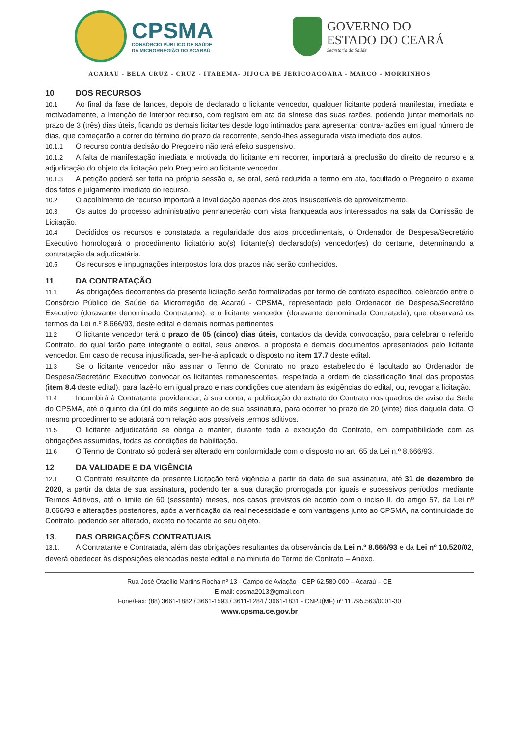CPSMA
CONSÓRCIO PÚBLICO DE SAÚDE
DA MICRORREGIÃO DO ACARAÚ
GOVERNO DO
ESTADO DO CEARÁ
Secretaria da Saúde
ACARAU - BELA CRUZ - CRUZ - ITAREMA- JIJOCA DE JERICOACOARA - MARCO - MORRINHOS
10 DOS RECURSOS
10.1 Ao final da fase de lances, depois de declarado o licitante vencedor, qualquer licitante poderá manifestar, imediata e motivadamente, a intenção de interpor recurso, com registro em ata da síntese das suas razões, podendo juntar memoriais no prazo de 3 (três) dias úteis, ficando os demais licitantes desde logo intimados para apresentar contra-razões em igual número de dias, que começarão a correr do término do prazo da recorrente, sendo-lhes assegurada vista imediata dos autos.
10.1.1 O recurso contra decisão do Pregoeiro não terá efeito suspensivo.
10.1.2 A falta de manifestação imediata e motivada do licitante em recorrer, importará a preclusão do direito de recurso e a adjudicação do objeto da licitação pelo Pregoeiro ao licitante vencedor.
10.1.3 A petição poderá ser feita na própria sessão e, se oral, será reduzida a termo em ata, facultado o Pregoeiro o exame dos fatos e julgamento imediato do recurso.
10.2 O acolhimento de recurso importará a invalidação apenas dos atos insuscetíveis de aproveitamento.
10.3 Os autos do processo administrativo permanecerão com vista franqueada aos interessados na sala da Comissão de Licitação.
10.4 Decididos os recursos e constatada a regularidade dos atos procedimentais, o Ordenador de Despesa/Secretário Executivo homologará o procedimento licitatório ao(s) licitante(s) declarado(s) vencedor(es) do certame, determinando a contratação da adjudicatária.
10.5 Os recursos e impugnações interpostos fora dos prazos não serão conhecidos.
11 DA CONTRATAÇÃO
11.1 As obrigações decorrentes da presente licitação serão formalizadas por termo de contrato específico, celebrado entre o Consórcio Público de Saúde da Microrregião de Acaraú - CPSMA, representado pelo Ordenador de Despesa/Secretário Executivo (doravante denominado Contratante), e o licitante vencedor (doravante denominada Contratada), que observará os termos da Lei n.º 8.666/93, deste edital e demais normas pertinentes.
11.2 O licitante vencedor terá o prazo de 05 (cinco) dias úteis, contados da devida convocação, para celebrar o referido Contrato, do qual farão parte integrante o edital, seus anexos, a proposta e demais documentos apresentados pelo licitante vencedor. Em caso de recusa injustificada, ser-lhe-á aplicado o disposto no item 17.7 deste edital.
11.3 Se o licitante vencedor não assinar o Termo de Contrato no prazo estabelecido é facultado ao Ordenador de Despesa/Secretário Executivo convocar os licitantes remanescentes, respeitada a ordem de classificação final das propostas (item 8.4 deste edital), para fazê-lo em igual prazo e nas condições que atendam às exigências do edital, ou, revogar a licitação.
11.4 Incumbirá à Contratante providenciar, à sua conta, a publicação do extrato do Contrato nos quadros de aviso da Sede do CPSMA, até o quinto dia útil do mês seguinte ao de sua assinatura, para ocorrer no prazo de 20 (vinte) dias daquela data. O mesmo procedimento se adotará com relação aos possíveis termos aditivos.
11.5 O licitante adjudicatário se obriga a manter, durante toda a execução do Contrato, em compatibilidade com as obrigações assumidas, todas as condições de habilitação.
11.6 O Termo de Contrato só poderá ser alterado em conformidade com o disposto no art. 65 da Lei n.º 8.666/93.
12 DA VALIDADE E DA VIGÊNCIA
12.1 O Contrato resultante da presente Licitação terá vigência a partir da data de sua assinatura, até 31 de dezembro de 2020, a partir da data de sua assinatura, podendo ter a sua duração prorrogada por iguais e sucessivos períodos, mediante Termos Aditivos, até o limite de 60 (sessenta) meses, nos casos previstos de acordo com o inciso II, do artigo 57, da Lei nº 8.666/93 e alterações posteriores, após a verificação da real necessidade e com vantagens junto ao CPSMA, na continuidade do Contrato, podendo ser alterado, exceto no tocante ao seu objeto.
13. DAS OBRIGAÇÕES CONTRATUAIS
13.1. A Contratante e Contratada, além das obrigações resultantes da observância da Lei n.º 8.666/93 e da Lei nº 10.520/02, deverá obedecer às disposições elencadas neste edital e na minuta do Termo de Contrato – Anexo.
Rua José Otacílio Martins Rocha nº 13 - Campo de Aviação - CEP 62.580-000 – Acaraú – CE
E-mail: cpsma2013@gmail.com
Fone/Fax: (88) 3661-1882 / 3661-1593 / 3611-1284 / 3661-1831 - CNPJ(MF) nº 11.795.563/0001-30
www.cpsma.ce.gov.br